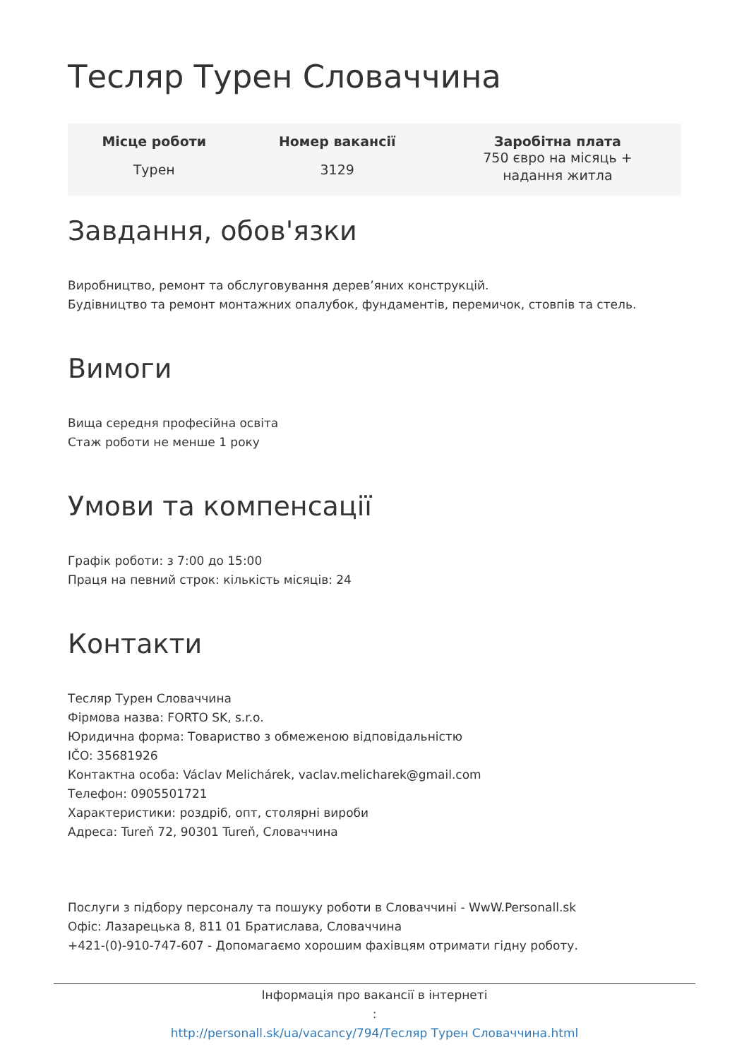Тесляр Турен Словаччина
| Місце роботи | Номер вакансії | Заробітна плата |
| --- | --- | --- |
| Турен | 3129 | 750 євро на місяць + надання житла |
Завдання, обов'язки
Виробництво, ремонт та обслуговування дерев’яних конструкцій.
Будівництво та ремонт монтажних опалубок, фундаментів, перемичок, стовпів та стель.
Вимоги
Вища середня професійна освіта
Стаж роботи не менше 1 року
Умови та компенсації
Графік роботи: з 7:00 до 15:00
Праця на певний строк: кількість місяців: 24
Контакти
Тесляр Турен Словаччина
Фірмова назва: FORTO SK, s.r.o.
Юридична форма: Товариство з обмеженою відповідальністю
IČO: 35681926
Контактна особа: Václav Melichárek, vaclav.melicharek@gmail.com
Телефон: 0905501721
Характеристики: роздріб, опт, столярні вироби
Адреса: Tureň 72, 90301 Tureň, Словаччина
Послуги з підбору персоналу та пошуку роботи в Словаччині - WwW.Personall.sk
Офіс: Лазарецька 8, 811 01 Братислава, Словаччина
+421-(0)-910-747-607 - Допомагаємо хорошим фахівцям отримати гідну роботу.
Інформація про вакансії в інтернеті
:
http://personall.sk/ua/vacancy/794/Тесляр Турен Словаччина.html